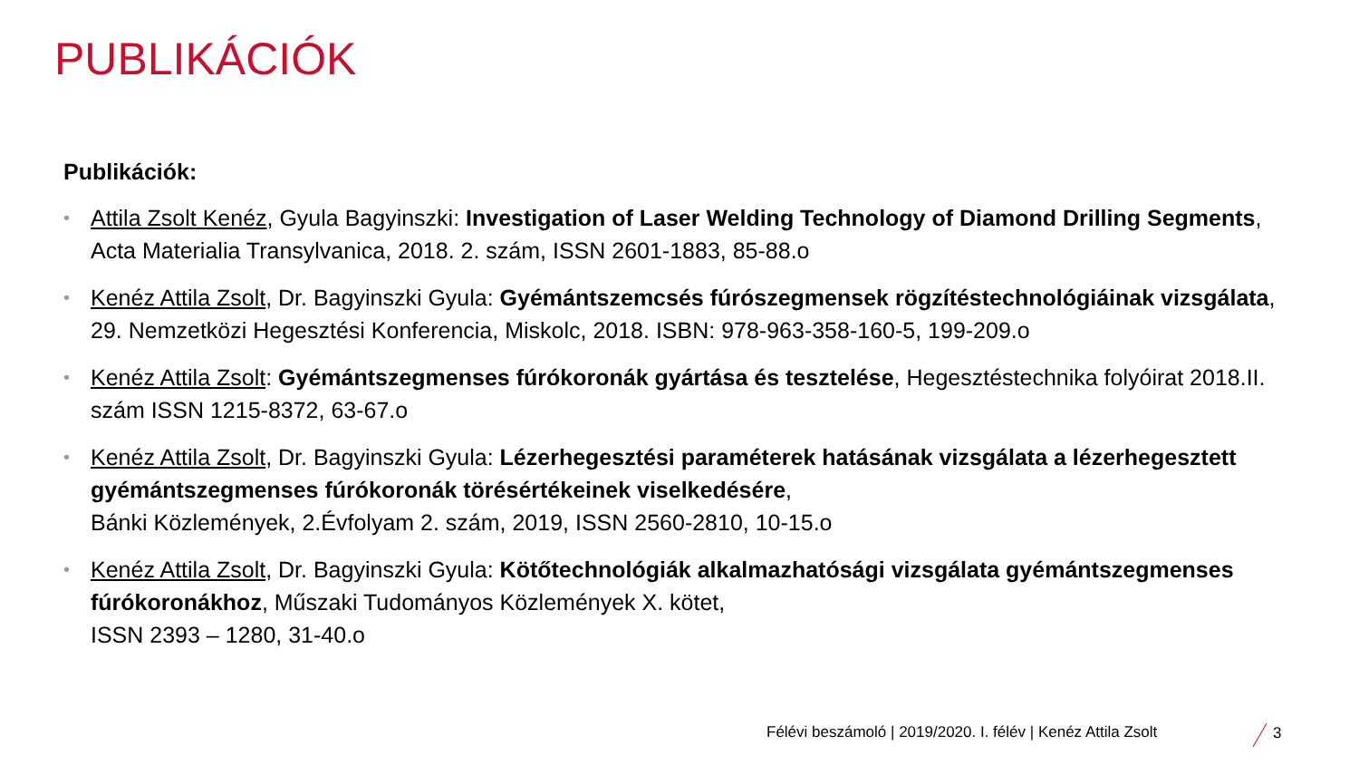PUBLIKÁCIÓK
Publikációk:
• Attila Zsolt Kenéz, Gyula Bagyinszki: Investigation of Laser Welding Technology of Diamond Drilling Segments, Acta Materialia Transylvanica, 2018. 2. szám, ISSN 2601-1883, 85-88.o
• Kenéz Attila Zsolt, Dr. Bagyinszki Gyula: Gyémántszemcsés fúrószegmensek rögzítéstechnológiáinak vizsgálata, 29. Nemzetközi Hegesztési Konferencia, Miskolc, 2018. ISBN: 978-963-358-160-5, 199-209.o
• Kenéz Attila Zsolt: Gyémántszegmenses fúrókoronák gyártása és tesztelése, Hegesztéstechnika folyóirat 2018.II. szám ISSN 1215-8372, 63-67.o
• Kenéz Attila Zsolt, Dr. Bagyinszki Gyula: Lézerhegesztési paraméterek hatásának vizsgálata a lézerhegesztett gyémántszegmenses fúrókoronák törésértékeinek viselkedésére,
Bánki Közlemények, 2.Évfolyam 2. szám, 2019, ISSN 2560-2810, 10-15.o
• Kenéz Attila Zsolt, Dr. Bagyinszki Gyula: Kötőtechnológiák alkalmazhatósági vizsgálata gyémántszegmenses fúrókoronákhoz, Műszaki Tudományos Közlemények X. kötet,
ISSN 2393 – 1280, 31-40.o
Félévi beszámoló | 2019/2020. I. félév | Kenéz Attila Zsolt
3